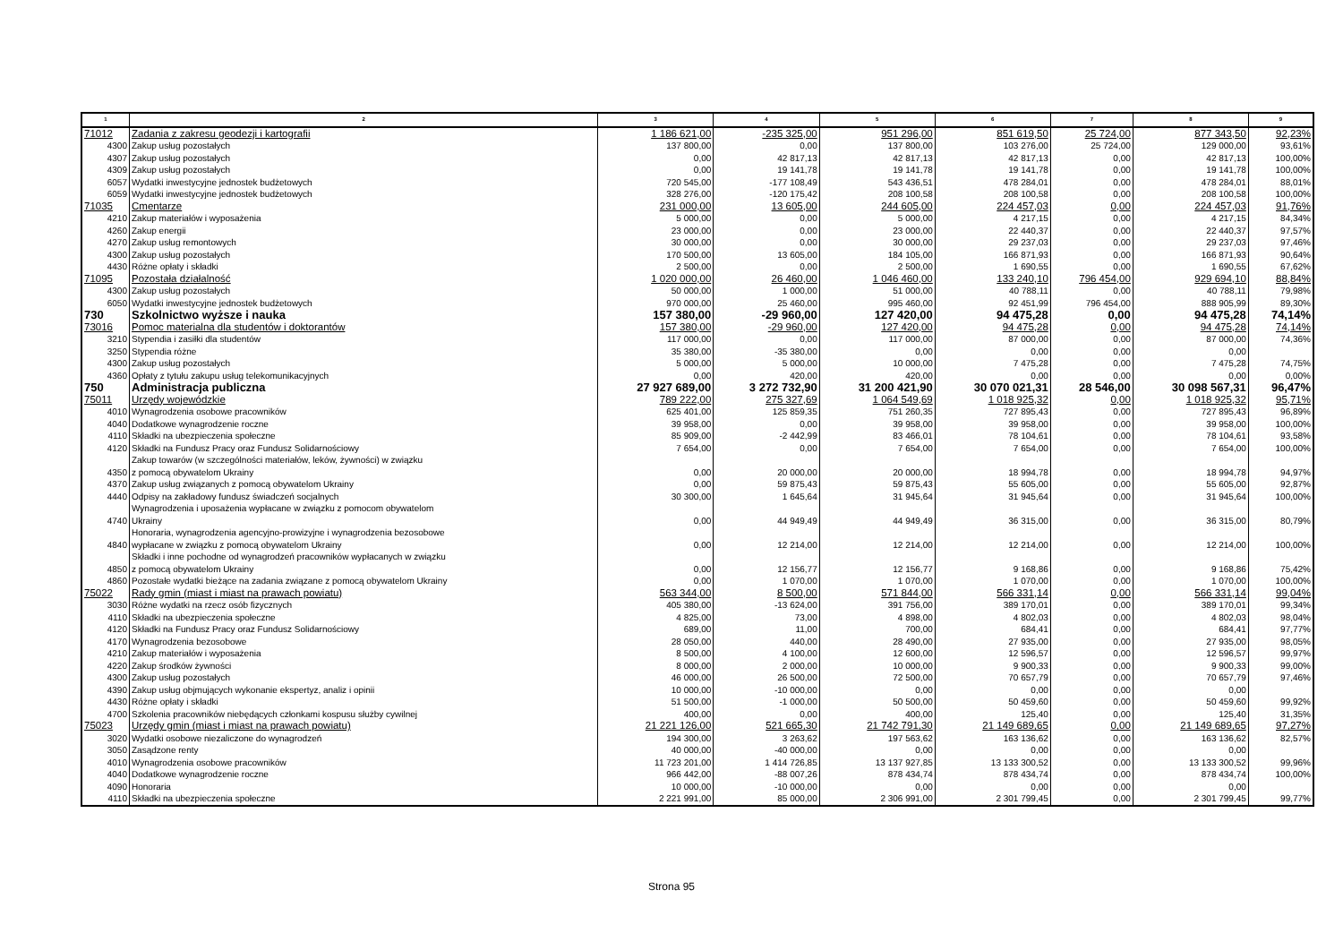| 1 | 2 | 3 | 4 | 5 | 6 | 7 | 8 | 9 |
| --- | --- | --- | --- | --- | --- | --- | --- | --- |
| 71012 | Zadania z zakresu geodezji i kartografii | 1 186 621,00 | -235 325,00 | 951 296,00 | 851 619,50 | 25 724,00 | 877 343,50 | 92,23% |
| 4300 | Zakup usług pozostałych | 137 800,00 | 0,00 | 137 800,00 | 103 276,00 | 25 724,00 | 129 000,00 | 93,61% |
| 4307 | Zakup usług pozostałych | 0,00 | 42 817,13 | 42 817,13 | 42 817,13 | 0,00 | 42 817,13 | 100,00% |
| 4309 | Zakup usług pozostałych | 0,00 | 19 141,78 | 19 141,78 | 19 141,78 | 0,00 | 19 141,78 | 100,00% |
| 6057 | Wydatki inwestycyjne jednostek budżetowych | 720 545,00 | -177 108,49 | 543 436,51 | 478 284,01 | 0,00 | 478 284,01 | 88,01% |
| 6059 | Wydatki inwestycyjne jednostek budżetowych | 328 276,00 | -120 175,42 | 208 100,58 | 208 100,58 | 0,00 | 208 100,58 | 100,00% |
| 71035 | Cmentarze | 231 000,00 | 13 605,00 | 244 605,00 | 224 457,03 | 0,00 | 224 457,03 | 91,76% |
| 4210 | Zakup materiałów i wyposażenia | 5 000,00 | 0,00 | 5 000,00 | 4 217,15 | 0,00 | 4 217,15 | 84,34% |
| 4260 | Zakup energii | 23 000,00 | 0,00 | 23 000,00 | 22 440,37 | 0,00 | 22 440,37 | 97,57% |
| 4270 | Zakup usług remontowych | 30 000,00 | 0,00 | 30 000,00 | 29 237,03 | 0,00 | 29 237,03 | 97,46% |
| 4300 | Zakup usług pozostałych | 170 500,00 | 13 605,00 | 184 105,00 | 166 871,93 | 0,00 | 166 871,93 | 90,64% |
| 4430 | Różne opłaty i składki | 2 500,00 | 0,00 | 2 500,00 | 1 690,55 | 0,00 | 1 690,55 | 67,62% |
| 71095 | Pozostała działalność | 1 020 000,00 | 26 460,00 | 1 046 460,00 | 133 240,10 | 796 454,00 | 929 694,10 | 88,84% |
| 4300 | Zakup usług pozostałych | 50 000,00 | 1 000,00 | 51 000,00 | 40 788,11 | 0,00 | 40 788,11 | 79,98% |
| 6050 | Wydatki inwestycyjne jednostek budżetowych | 970 000,00 | 25 460,00 | 995 460,00 | 92 451,99 | 796 454,00 | 888 905,99 | 89,30% |
| 730 | Szkolnictwo wyższe i nauka | 157 380,00 | -29 960,00 | 127 420,00 | 94 475,28 | 0,00 | 94 475,28 | 74,14% |
| 73016 | Pomoc materialna dla studentów i doktorantów | 157 380,00 | -29 960,00 | 127 420,00 | 94 475,28 | 0,00 | 94 475,28 | 74,14% |
| 3210 | Stypendia i zasiłki dla studentów | 117 000,00 | 0,00 | 117 000,00 | 87 000,00 | 0,00 | 87 000,00 | 74,36% |
| 3250 | Stypendia różne | 35 380,00 | -35 380,00 | 0,00 | 0,00 | 0,00 | 0,00 | |
| 4300 | Zakup usług pozostałych | 5 000,00 | 5 000,00 | 10 000,00 | 7 475,28 | 0,00 | 7 475,28 | 74,75% |
| 4360 | Opłaty z tytułu zakupu usług telekomunikacyjnych | 0,00 | 420,00 | 420,00 | 0,00 | 0,00 | 0,00 | 0,00% |
| 750 | Administracja publiczna | 27 927 689,00 | 3 272 732,90 | 31 200 421,90 | 30 070 021,31 | 28 546,00 | 30 098 567,31 | 96,47% |
| 75011 | Urzędy wojewódzkie | 789 222,00 | 275 327,69 | 1 064 549,69 | 1 018 925,32 | 0,00 | 1 018 925,32 | 95,71% |
| 4010 | Wynagrodzenia osobowe pracowników | 625 401,00 | 125 859,35 | 751 260,35 | 727 895,43 | 0,00 | 727 895,43 | 96,89% |
| 4040 | Dodatkowe wynagrodzenie roczne | 39 958,00 | 0,00 | 39 958,00 | 39 958,00 | 0,00 | 39 958,00 | 100,00% |
| 4110 | Składki na ubezpieczenia społeczne | 85 909,00 | -2 442,99 | 83 466,01 | 78 104,61 | 0,00 | 78 104,61 | 93,58% |
| 4120 | Składki na Fundusz Pracy oraz Fundusz Solidarnościowy | 7 654,00 | 0,00 | 7 654,00 | 7 654,00 | 0,00 | 7 654,00 | 100,00% |
| 4350 | Zakup towarów (w szczególności materiałów, leków, żywności) w związku z pomocą obywatelom Ukrainy | 0,00 | 20 000,00 | 20 000,00 | 18 994,78 | 0,00 | 18 994,78 | 94,97% |
| 4370 | Zakup usług związanych z pomocą obywatelom Ukrainy | 0,00 | 59 875,43 | 59 875,43 | 55 605,00 | 0,00 | 55 605,00 | 92,87% |
| 4440 | Odpisy na zakładowy fundusz świadczeń socjalnych | 30 300,00 | 1 645,64 | 31 945,64 | 31 945,64 | 0,00 | 31 945,64 | 100,00% |
| 4740 | Wynagrodzenia i uposażenia wypłacane w związku z pomocom obywatelom Ukrainy | 0,00 | 44 949,49 | 44 949,49 | 36 315,00 | 0,00 | 36 315,00 | 80,79% |
| 4840 | Honoraria, wynagrodzenia agencyjno-prowizyjne i wynagrodzenia bezosobowe wypłacane w związku z pomocą obywatelom Ukrainy | 0,00 | 12 214,00 | 12 214,00 | 12 214,00 | 0,00 | 12 214,00 | 100,00% |
| 4850 | Składki i inne pochodne od wynagrodzeń pracowników wypłacanych w związku z pomocą obywatelom Ukrainy | 0,00 | 12 156,77 | 12 156,77 | 9 168,86 | 0,00 | 9 168,86 | 75,42% |
| 4860 | Pozostałe wydatki bieżące na zadania związane z pomocą obywatelom Ukrainy | 0,00 | 1 070,00 | 1 070,00 | 1 070,00 | 0,00 | 1 070,00 | 100,00% |
| 75022 | Rady gmin (miast i miast na prawach powiatu) | 563 344,00 | 8 500,00 | 571 844,00 | 566 331,14 | 0,00 | 566 331,14 | 99,04% |
| 3030 | Różne wydatki na rzecz osób fizycznych | 405 380,00 | -13 624,00 | 391 756,00 | 389 170,01 | 0,00 | 389 170,01 | 99,34% |
| 4110 | Składki na ubezpieczenia społeczne | 4 825,00 | 73,00 | 4 898,00 | 4 802,03 | 0,00 | 4 802,03 | 98,04% |
| 4120 | Składki na Fundusz Pracy oraz Fundusz Solidarnościowy | 689,00 | 11,00 | 700,00 | 684,41 | 0,00 | 684,41 | 97,77% |
| 4170 | Wynagrodzenia bezosobowe | 28 050,00 | 440,00 | 28 490,00 | 27 935,00 | 0,00 | 27 935,00 | 98,05% |
| 4210 | Zakup materiałów i wyposażenia | 8 500,00 | 4 100,00 | 12 600,00 | 12 596,57 | 0,00 | 12 596,57 | 99,97% |
| 4220 | Zakup środków żywności | 8 000,00 | 2 000,00 | 10 000,00 | 9 900,33 | 0,00 | 9 900,33 | 99,00% |
| 4300 | Zakup usług pozostałych | 46 000,00 | 26 500,00 | 72 500,00 | 70 657,79 | 0,00 | 70 657,79 | 97,46% |
| 4390 | Zakup usług objmujących wykonanie ekspertyz, analiz i opinii | 10 000,00 | -10 000,00 | 0,00 | 0,00 | 0,00 | 0,00 | |
| 4430 | Różne opłaty i składki | 51 500,00 | -1 000,00 | 50 500,00 | 50 459,60 | 0,00 | 50 459,60 | 99,92% |
| 4700 | Szkolenia pracowników niebędących członkami kospusu służby cywilnej | 400,00 | 0,00 | 400,00 | 125,40 | 0,00 | 125,40 | 31,35% |
| 75023 | Urzędy gmin (miast i miast na prawach powiatu) | 21 221 126,00 | 521 665,30 | 21 742 791,30 | 21 149 689,65 | 0,00 | 21 149 689,65 | 97,27% |
| 3020 | Wydatki osobowe niezaliczone do wynagrodzeń | 194 300,00 | 3 263,62 | 197 563,62 | 163 136,62 | 0,00 | 163 136,62 | 82,57% |
| 3050 | Zasądzone renty | 40 000,00 | -40 000,00 | 0,00 | 0,00 | 0,00 | 0,00 | |
| 4010 | Wynagrodzenia osobowe pracowników | 11 723 201,00 | 1 414 726,85 | 13 137 927,85 | 13 133 300,52 | 0,00 | 13 133 300,52 | 99,96% |
| 4040 | Dodatkowe wynagrodzenie roczne | 966 442,00 | -88 007,26 | 878 434,74 | 878 434,74 | 0,00 | 878 434,74 | 100,00% |
| 4090 | Honoraria | 10 000,00 | -10 000,00 | 0,00 | 0,00 | 0,00 | 0,00 | |
| 4110 | Składki na ubezpieczenia społeczne | 2 221 991,00 | 85 000,00 | 2 306 991,00 | 2 301 799,45 | 0,00 | 2 301 799,45 | 99,77% |
Strona 95